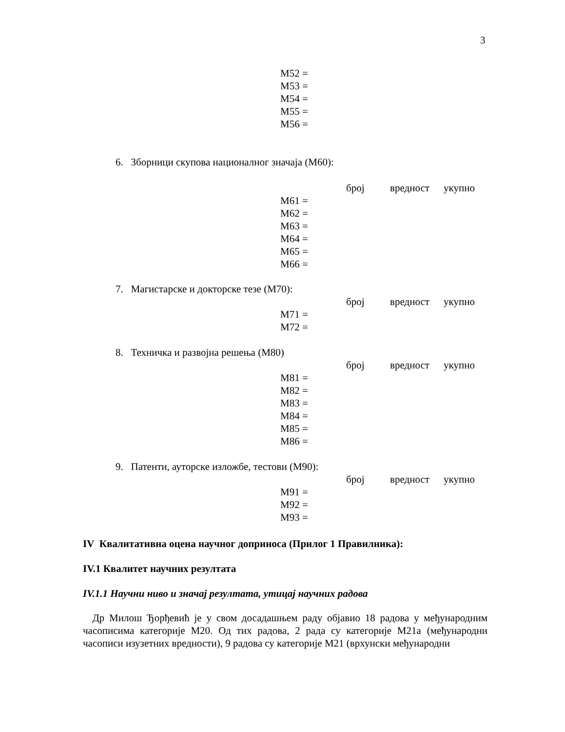3
M52 =
M53 =
M54 =
M55 =
M56 =
6. Зборници скупова националног значаја (M60):
број вредност укупно
M61 =
M62 =
M63 =
M64 =
M65 =
M66 =
7. Магистарске и докторске тезе (M70):
број вредност укупно
M71 =
M72 =
8. Техничка и развојна решења (M80)
број вредност укупно
M81 =
M82 =
M83 =
M84 =
M85 =
M86 =
9. Патенти, ауторске изложбе, тестови (M90):
број вредност укупно
M91 =
M92 =
M93 =
IV Квалитативна оцена научног доприноса (Прилог 1 Правилника):
IV.1 Квалитет научних резултата
IV.1.1 Научни ниво и значај резултата, утицај научних радова
Др Милош Ђорђевић је у свом досадашњем раду објавио 18 радова у међународним часописима категорије М20. Од тих радова, 2 рада су категорије М21а (међународни часописи изузетних вредности), 9 радова су категорије М21 (врхунски међународни